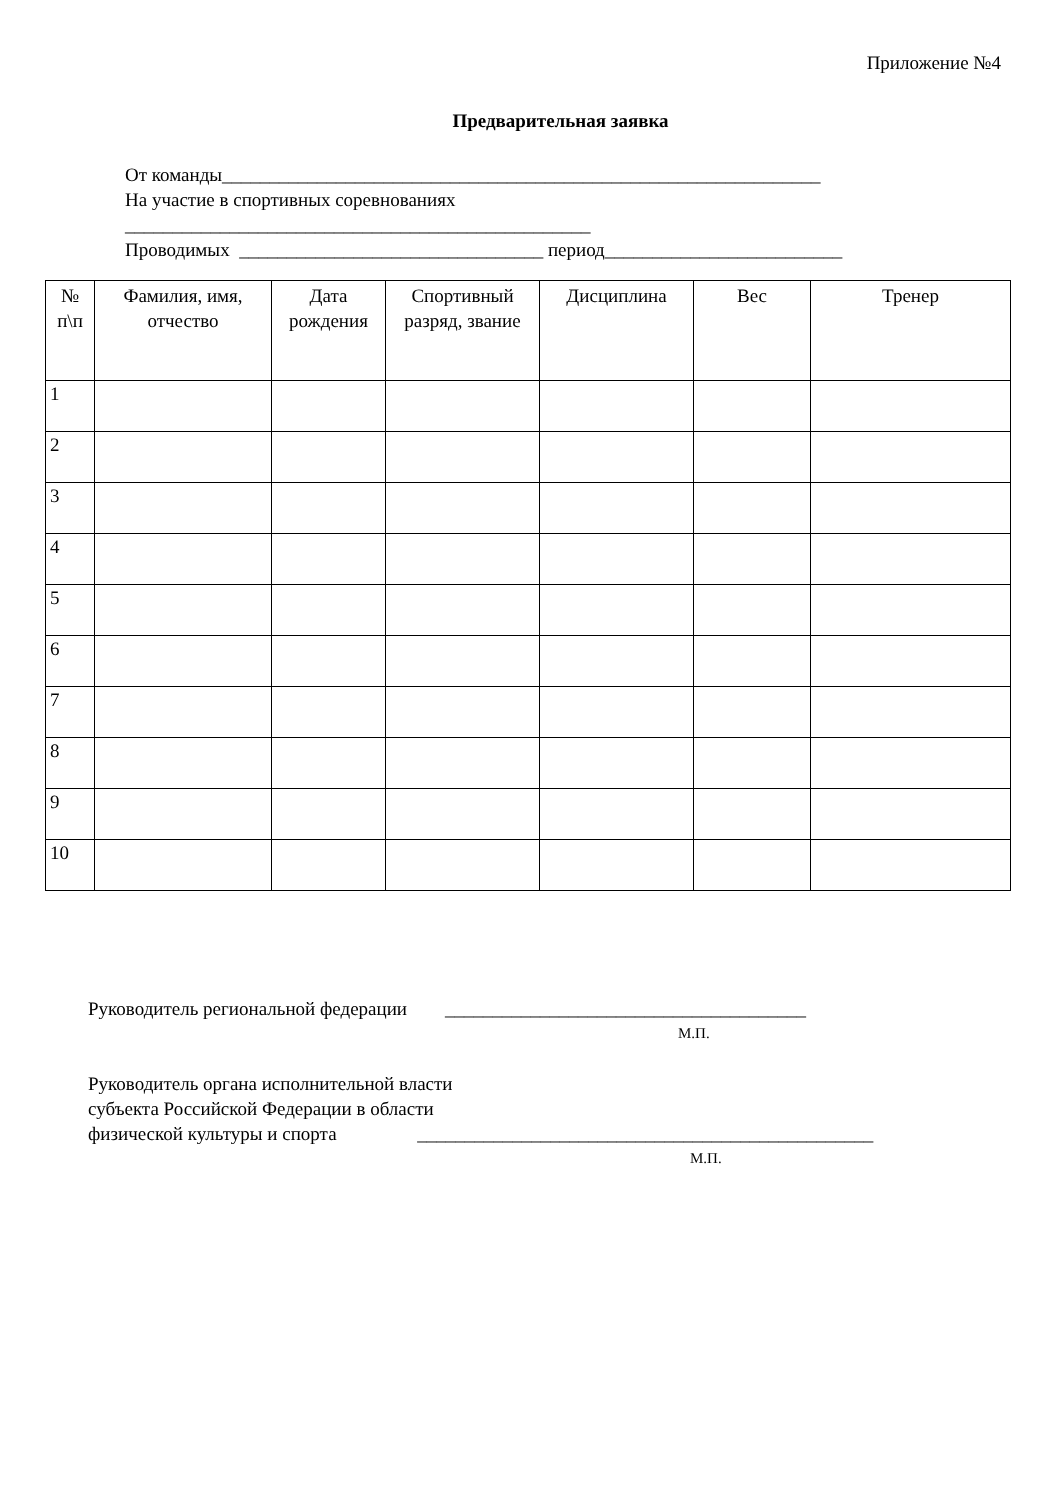Приложение №4
Предварительная заявка
От команды_______________________________________________________________
На участие в спортивных соревнованиях
_________________________________________________
Проводимых ________________________________ период_________________________
| № п\п | Фамилия, имя, отчество | Дата рождения | Спортивный разряд, звание | Дисциплина | Вес | Тренер |
| --- | --- | --- | --- | --- | --- | --- |
| 1 | | | | | | |
| 2 | | | | | | |
| 3 | | | | | | |
| 4 | | | | | | |
| 5 | | | | | | |
| 6 | | | | | | |
| 7 | | | | | | |
| 8 | | | | | | |
| 9 | | | | | | |
| 10 | | | | | | |
Руководитель региональной федерации ______________________________________
М.П.
Руководитель органа исполнительной власти
субъекта Российской Федерации в области
физической культуры и спорта ________________________________________________
М.П.